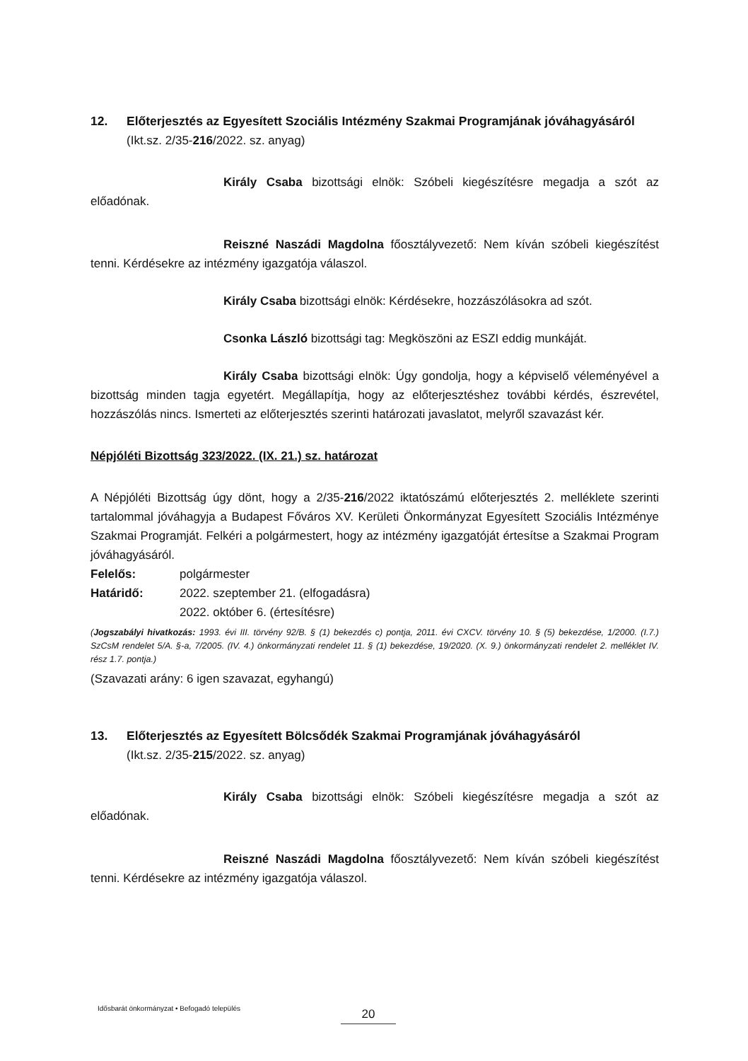12. Előterjesztés az Egyesített Szociális Intézmény Szakmai Programjának jóváhagyásáról
(Ikt.sz. 2/35-216/2022. sz. anyag)
Király Csaba bizottsági elnök: Szóbeli kiegészítésre megadja a szót az előadónak.
Reiszné Naszádi Magdolna főosztályvezető: Nem kíván szóbeli kiegészítést tenni. Kérdésekre az intézmény igazgatója válaszol.
Király Csaba bizottsági elnök: Kérdésekre, hozzászólásokra ad szót.
Csonka László bizottsági tag: Megköszöni az ESZI eddig munkáját.
Király Csaba bizottsági elnök: Úgy gondolja, hogy a képviselő véleményével a bizottság minden tagja egyetért. Megállapítja, hogy az előterjesztéshez további kérdés, észrevétel, hozzászólás nincs. Ismerteti az előterjesztés szerinti határozati javaslatot, melyről szavazást kér.
Népjóléti Bizottság 323/2022. (IX. 21.) sz. határozat
A Népjóléti Bizottság úgy dönt, hogy a 2/35-216/2022 iktatószámú előterjesztés 2. melléklete szerinti tartalommal jóváhagyja a Budapest Főváros XV. Kerületi Önkormányzat Egyesített Szociális Intézménye Szakmai Programját. Felkéri a polgármestert, hogy az intézmény igazgatóját értesítse a Szakmai Program jóváhagyásáról.
Felelős: polgármester
Határidő: 2022. szeptember 21. (elfogadásra)
2022. október 6. (értesítésre)
(Jogszabályi hivatkozás: 1993. évi III. törvény 92/B. § (1) bekezdés c) pontja, 2011. évi CXCV. törvény 10. § (5) bekezdése, 1/2000. (I.7.) SzCsM rendelet 5/A. §-a, 7/2005. (IV. 4.) önkormányzati rendelet 11. § (1) bekezdése, 19/2020. (X. 9.) önkormányzati rendelet 2. melléklet IV. rész 1.7. pontja.)
(Szavazati arány: 6 igen szavazat, egyhangú)
13. Előterjesztés az Egyesített Bölcsődék Szakmai Programjának jóváhagyásáról
(Ikt.sz. 2/35-215/2022. sz. anyag)
Király Csaba bizottsági elnök: Szóbeli kiegészítésre megadja a szót az előadónak.
Reiszné Naszádi Magdolna főosztályvezető: Nem kíván szóbeli kiegészítést tenni. Kérdésekre az intézmény igazgatója válaszol.
Idősbarát önkormányzat • Befogadó település
20